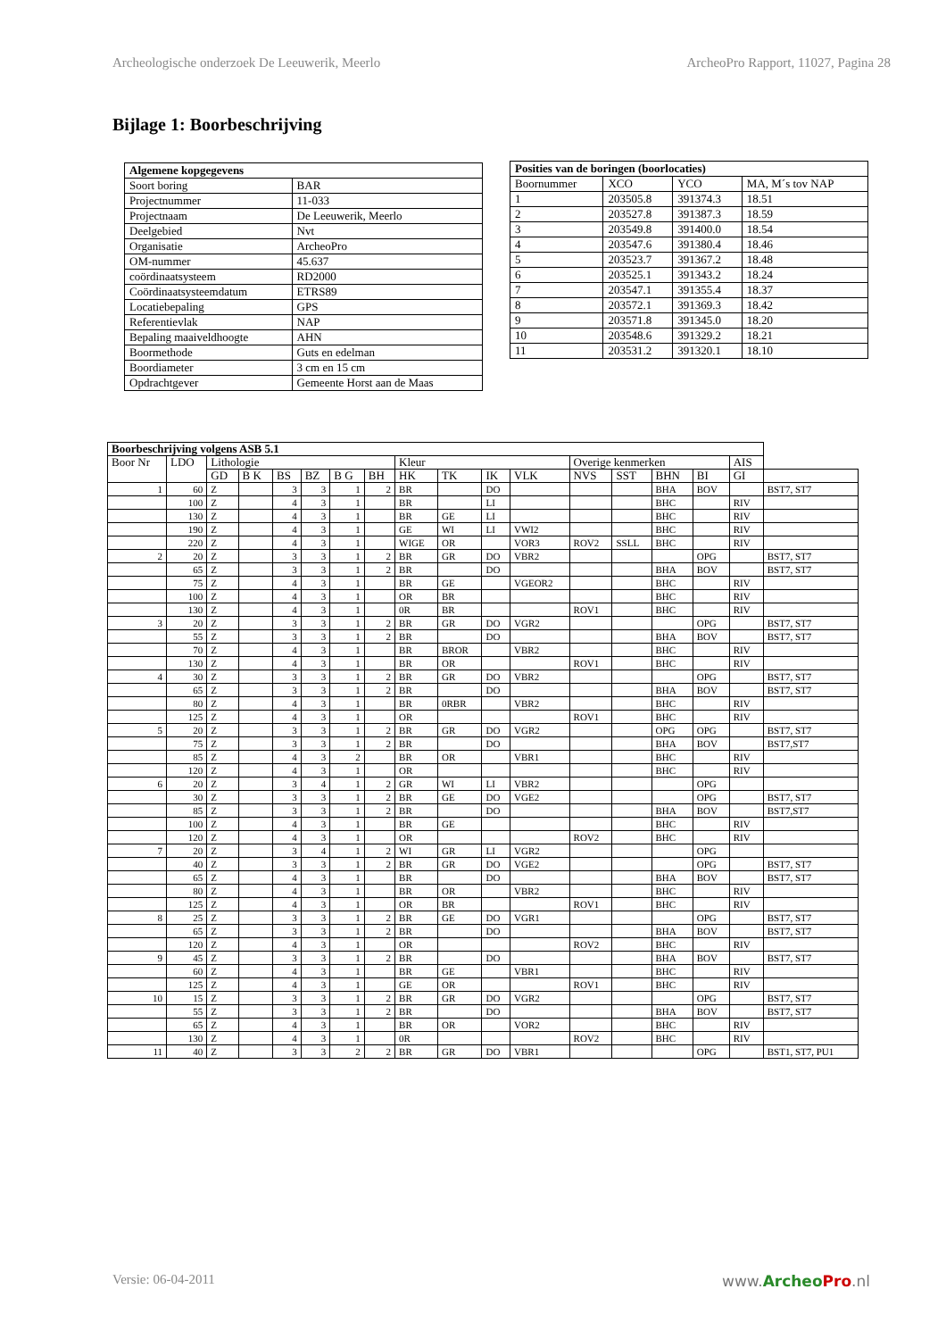Archeologische onderzoek De Leeuwerik, Meerlo ArcheoPro Rapport, 11027, Pagina 28
Bijlage 1: Boorbeschrijving
| Algemene kopgegevens | |
| --- | --- |
| Soort boring | BAR |
| Projectnummer | 11-033 |
| Projectnaam | De Leeuwerik, Meerlo |
| Deelgebied | Nvt |
| Organisatie | ArcheoPro |
| OM-nummer | 45.637 |
| coördinaatsysteem | RD2000 |
| Coördinaatsysteemdatum | ETRS89 |
| Locatiebepaling | GPS |
| Referentievlak | NAP |
| Bepaling maaiveldhoogte | AHN |
| Boormethode | Guts en edelman |
| Boordiameter | 3 cm en 15 cm |
| Opdrachtgever | Gemeente Horst aan de Maas |
| Posities van de boringen (boorlocaties) | | | |
| --- | --- | --- | --- |
| Boornummer | XCO | YCO | MA, M´s tov NAP |
| 1 | 203505.8 | 391374.3 | 18.51 |
| 2 | 203527.8 | 391387.3 | 18.59 |
| 3 | 203549.8 | 391400.0 | 18.54 |
| 4 | 203547.6 | 391380.4 | 18.46 |
| 5 | 203523.7 | 391367.2 | 18.48 |
| 6 | 203525.1 | 391343.2 | 18.24 |
| 7 | 203547.1 | 391355.4 | 18.37 |
| 8 | 203572.1 | 391369.3 | 18.42 |
| 9 | 203571.8 | 391345.0 | 18.20 |
| 10 | 203548.6 | 391329.2 | 18.21 |
| 11 | 203531.2 | 391320.1 | 18.10 |
| Boorbeschrijving volgens ASB 5.1 | | | | | | | | | | | | | | | | | |
| --- | --- | --- | --- | --- | --- | --- | --- | --- | --- | --- | --- | --- | --- | --- | --- | --- | --- |
| Boor Nr | LDO | Lithologie | | | | | | Kleur | | | | Overige kenmerken | | | | AIS | |
| | | GD | B K | BS | BZ | B G | BH | HK | TK | IK | VLK | NVS | SST | BHN | BI | GI | |
| 1 | 60 | Z | | 3 | 3 | 1 | 2 | BR | | DO | | | | BHA | BOV | | BST7, ST7 |
| | 100 | Z | | 4 | 3 | 1 | | BR | | LI | | | | BHC | | RIV | |
| | 130 | Z | | 4 | 3 | 1 | | BR | GE | LI | | | | BHC | | RIV | |
| | 190 | Z | | 4 | 3 | 1 | | GE | WI | LI | VWI2 | | | BHC | | RIV | |
| | 220 | Z | | 4 | 3 | 1 | | WIGE | OR | | VOR3 | ROV2 | SSLL | BHC | | RIV | |
| 2 | 20 | Z | | 3 | 3 | 1 | 2 | BR | GR | DO | VBR2 | | | | OPG | | BST7, ST7 |
| | 65 | Z | | 3 | 3 | 1 | 2 | BR | | DO | | | | BHA | BOV | | BST7, ST7 |
| | 75 | Z | | 4 | 3 | 1 | | BR | GE | | VGEOR2 | | | BHC | | RIV | |
| | 100 | Z | | 4 | 3 | 1 | | OR | BR | | | | | BHC | | RIV | |
| | 130 | Z | | 4 | 3 | 1 | | 0R | BR | | | ROV1 | | BHC | | RIV | |
| 3 | 20 | Z | | 3 | 3 | 1 | 2 | BR | GR | DO | VGR2 | | | | OPG | | BST7, ST7 |
| | 55 | Z | | 3 | 3 | 1 | 2 | BR | | DO | | | | BHA | BOV | | BST7, ST7 |
| | 70 | Z | | 4 | 3 | 1 | | BR | BROR | | VBR2 | | | BHC | | RIV | |
| | 130 | Z | | 4 | 3 | 1 | | BR | OR | | | ROV1 | | BHC | | RIV | |
| 4 | 30 | Z | | 3 | 3 | 1 | 2 | BR | GR | DO | VBR2 | | | | OPG | | BST7, ST7 |
| | 65 | Z | | 3 | 3 | 1 | 2 | BR | | DO | | | | BHA | BOV | | BST7, ST7 |
| | 80 | Z | | 4 | 3 | 1 | | BR | 0RBR | | VBR2 | | | BHC | | RIV | |
| | 125 | Z | | 4 | 3 | 1 | | OR | | | | ROV1 | | BHC | | RIV | |
| 5 | 20 | Z | | 3 | 3 | 1 | 2 | BR | GR | DO | VGR2 | | | OPG | OPG | | BST7, ST7 |
| | 75 | Z | | 3 | 3 | 1 | 2 | BR | | DO | | | | BHA | BOV | | BST7,ST7 |
| | 85 | Z | | 4 | 3 | 2 | | BR | OR | | VBR1 | | | BHC | | RIV | |
| | 120 | Z | | 4 | 3 | 1 | | OR | | | | | | BHC | | RIV | |
| 6 | 20 | Z | | 3 | 4 | 1 | 2 | GR | WI | LI | VBR2 | | | | OPG | | |
| | 30 | Z | | 3 | 3 | 1 | 2 | BR | GE | DO | VGE2 | | | | OPG | | BST7, ST7 |
| | 85 | Z | | 3 | 3 | 1 | 2 | BR | | DO | | | | BHA | BOV | | BST7,ST7 |
| | 100 | Z | | 4 | 3 | 1 | | BR | GE | | | | | BHC | | RIV | |
| | 120 | Z | | 4 | 3 | 1 | | OR | | | | ROV2 | | BHC | | RIV | |
| 7 | 20 | Z | | 3 | 4 | 1 | 2 | WI | GR | LI | VGR2 | | | | OPG | | |
| | 40 | Z | | 3 | 3 | 1 | 2 | BR | GR | DO | VGE2 | | | | OPG | | BST7, ST7 |
| | 65 | Z | | 4 | 3 | 1 | | BR | | DO | | | | BHA | BOV | | BST7, ST7 |
| | 80 | Z | | 4 | 3 | 1 | | BR | OR | | VBR2 | | | BHC | | RIV | |
| | 125 | Z | | 4 | 3 | 1 | | OR | BR | | | ROV1 | | BHC | | RIV | |
| 8 | 25 | Z | | 3 | 3 | 1 | 2 | BR | GE | DO | VGR1 | | | | OPG | | BST7, ST7 |
| | 65 | Z | | 3 | 3 | 1 | 2 | BR | | DO | | | | BHA | BOV | | BST7, ST7 |
| | 120 | Z | | 4 | 3 | 1 | | OR | | | | ROV2 | | BHC | | RIV | |
| 9 | 45 | Z | | 3 | 3 | 1 | 2 | BR | | DO | | | | BHA | BOV | | BST7, ST7 |
| | 60 | Z | | 4 | 3 | 1 | | BR | GE | | VBR1 | | | BHC | | RIV | |
| | 125 | Z | | 4 | 3 | 1 | | GE | OR | | | ROV1 | | BHC | | RIV | |
| 10 | 15 | Z | | 3 | 3 | 1 | 2 | BR | GR | DO | VGR2 | | | | OPG | | BST7, ST7 |
| | 55 | Z | | 3 | 3 | 1 | 2 | BR | | DO | | | | BHA | BOV | | BST7, ST7 |
| | 65 | Z | | 4 | 3 | 1 | | BR | OR | | VOR2 | | | BHC | | RIV | |
| | 130 | Z | | 4 | 3 | 1 | | 0R | | | | ROV2 | | BHC | | RIV | |
| 11 | 40 | Z | | 3 | 3 | 2 | 2 | BR | GR | DO | VBR1 | | | | OPG | | BST1, ST7, PU1 |
Versie: 06-04-2011 www.Archeo Pro.nl